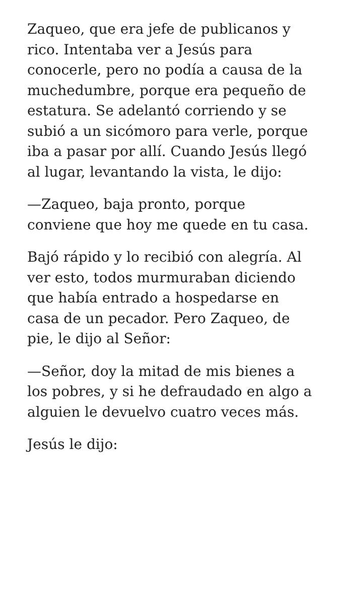Zaqueo, que era jefe de publicanos y rico. Intentaba ver a Jesús para conocerle, pero no podía a causa de la muchedumbre, porque era pequeño de estatura. Se adelantó corriendo y se subió a un sicómoro para verle, porque iba a pasar por allí. Cuando Jesús llegó al lugar, levantando la vista, le dijo:
—Zaqueo, baja pronto, porque conviene que hoy me quede en tu casa.
Bajó rápido y lo recibió con alegría. Al ver esto, todos murmuraban diciendo que había entrado a hospedarse en casa de un pecador. Pero Zaqueo, de pie, le dijo al Señor:
—Señor, doy la mitad de mis bienes a los pobres, y si he defraudado en algo a alguien le devuelvo cuatro veces más.
Jesús le dijo: